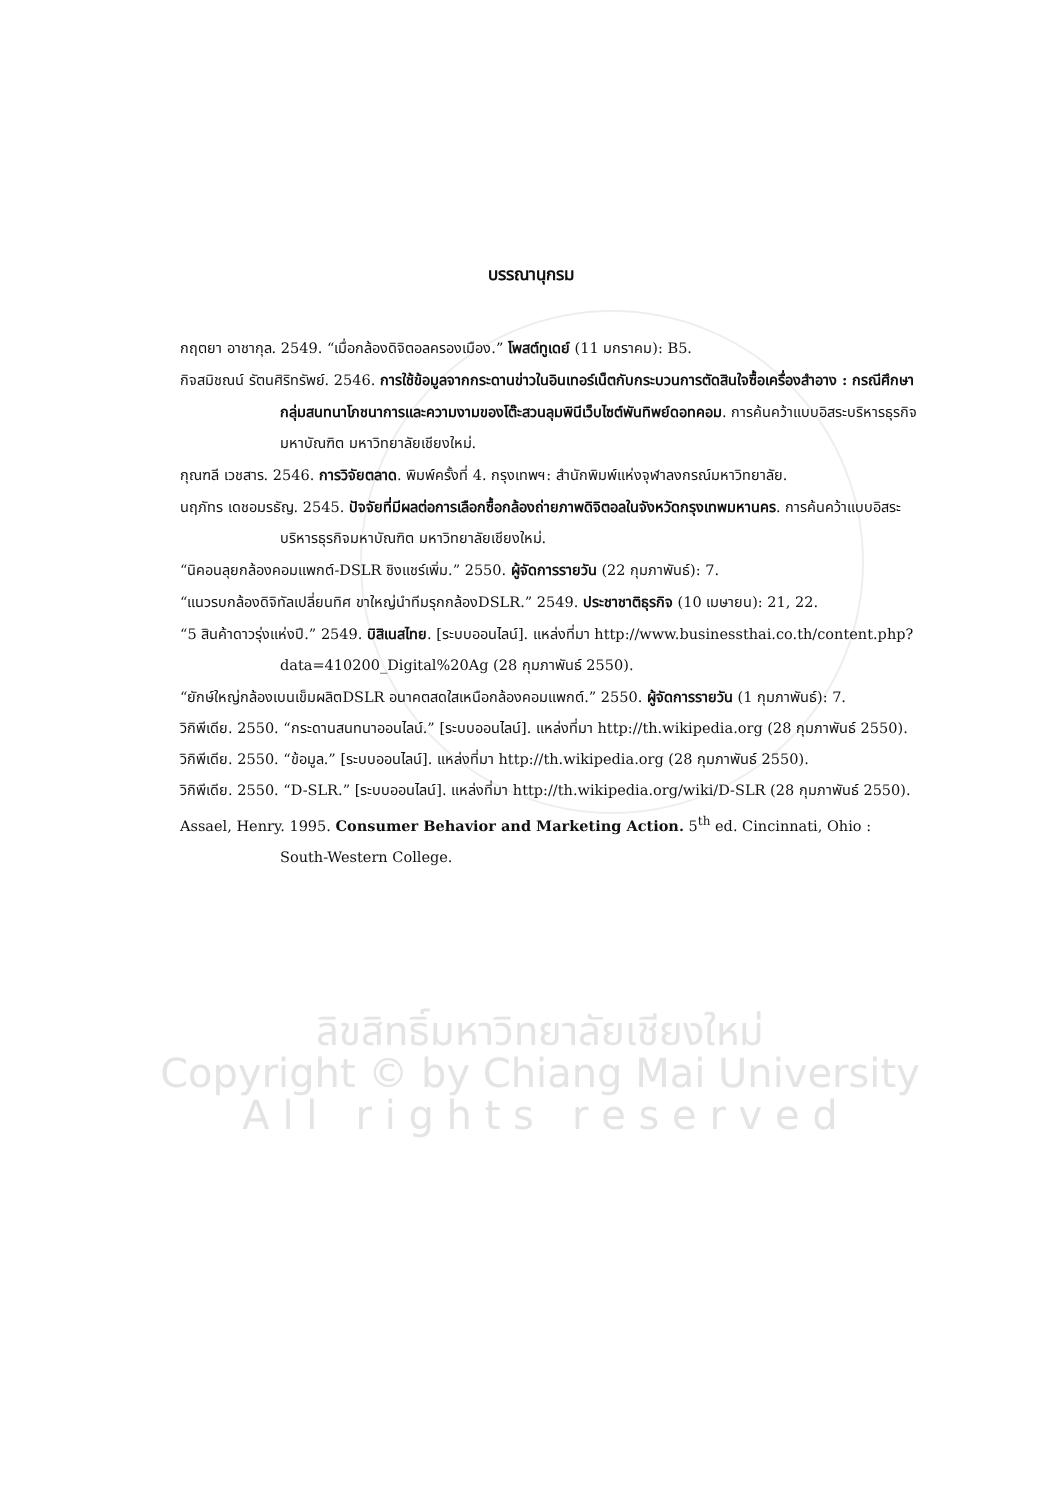ลิขสิทธิ์มหาวิทยาลัยเชียงใหม่
Copyright © by Chiang Mai University
A l l r i g h t s r e s e r v e d
บรรณานุกรม
กฤตยา อาชากุล. 2549. “เมื่อกล้องดิจิตอลครองเมือง.” โพสต์ทูเดย์ (11 มกราคม): B5.
กิจสมิชณน์ รัตนศิริทรัพย์. 2546. การใช้ข้อมูลจากกระดานข่าวในอินเทอร์เน็ตกับกระบวนการตัดสินใจซื้อเครื่องสำอาง : กรณีศึกษา กลุ่มสนทนาโภชนาการและความงามของโต๊ะสวนลุมพินีเว็บไซต์พันทิพย์ดอทคอม. การค้นคว้าแบบอิสระบริหารธุรกิจมหาบัณฑิต มหาวิทยาลัยเชียงใหม่.
กุณฑลี เวชสาร. 2546. การวิจัยตลาด. พิมพ์ครั้งที่ 4. กรุงเทพฯ: สำนักพิมพ์แห่งจุฬาลงกรณ์มหาวิทยาลัย.
นฤภัทร เดชอมรธัญ. 2545. ปัจจัยที่มีผลต่อการเลือกซื้อกล้องถ่ายภาพดิจิตอลในจังหวัดกรุงเทพมหานคร. การค้นคว้าแบบอิสระบริหารธุรกิจมหาบัณฑิต มหาวิทยาลัยเชียงใหม่.
“นิคอนลุยกล้องคอมแพกต์-DSLR ชิงแชร์เพิ่ม.” 2550. ผู้จัดการรายวัน (22 กุมภาพันธ์): 7.
“แนวรบกล้องดิจิทัลเปลี่ยนทิศ ขาใหญ่นำทีมรุกกล้องDSLR.” 2549. ประชาชาติธุรกิจ (10 เมษายน): 21, 22.
“5 สินค้าดาวรุ่งแห่งปี.” 2549. บิสิเนสไทย. [ระบบออนไลน์]. แหล่งที่มา http://www.businessthai.co.th/content.php?data=410200_Digital%20Ag (28 กุมภาพันธ์ 2550).
“ยักษ์ใหญ่กล้องเบนเข็มผลิตDSLR อนาคตสดใสเหนือกล้องคอมแพกต์.” 2550. ผู้จัดการรายวัน (1 กุมภาพันธ์): 7.
วิกิพีเดีย. 2550. “กระดานสนทนาออนไลน์.” [ระบบออนไลน์]. แหล่งที่มา http://th.wikipedia.org (28 กุมภาพันธ์ 2550).
วิกิพีเดีย. 2550. “ข้อมูล.” [ระบบออนไลน์]. แหล่งที่มา http://th.wikipedia.org (28 กุมภาพันธ์ 2550).
วิกิพีเดีย. 2550. “D-SLR.” [ระบบออนไลน์]. แหล่งที่มา http://th.wikipedia.org/wiki/D-SLR (28 กุมภาพันธ์ 2550).
Assael, Henry. 1995. Consumer Behavior and Marketing Action. 5<sup>th</sup> ed. Cincinnati, Ohio : South-Western College.